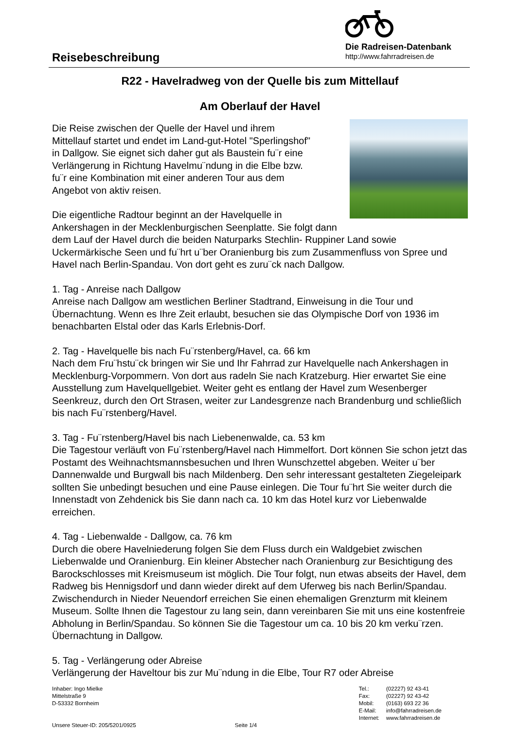Reisebeschreibung
Die Radreisen-Datenbank
http://www.fahrradreisen.de
R22 - Havelradweg von der Quelle bis zum Mittellauf
Am Oberlauf der Havel
Die Reise zwischen der Quelle der Havel und ihrem
Mittellauf startet und endet im Land-gut-Hotel "Sperlingshof"
in Dallgow. Sie eignet sich daher gut als Baustein fu¨r eine
Verlängerung in Richtung Havelmu¨ndung in die Elbe bzw.
fu¨r eine Kombination mit einer anderen Tour aus dem
Angebot von aktiv reisen.
Die eigentliche Radtour beginnt an der Havelquelle in
Ankershagen in der Mecklenburgischen Seenplatte. Sie folgt dann dem Lauf der Havel durch die beiden Naturparks Stechlin- Ruppiner Land sowie Uckermärkische Seen und fu¨hrt u¨ber Oranienburg bis zum Zusammenfluss von Spree und Havel nach Berlin-Spandau. Von dort geht es zuru¨ck nach Dallgow.
1. Tag - Anreise nach Dallgow
Anreise nach Dallgow am westlichen Berliner Stadtrand, Einweisung in die Tour und Übernachtung. Wenn es Ihre Zeit erlaubt, besuchen sie das Olympische Dorf von 1936 im benachbarten Elstal oder das Karls Erlebnis-Dorf.
2. Tag - Havelquelle bis nach Fu¨rstenberg/Havel, ca. 66 km
Nach dem Fru¨hstu¨ck bringen wir Sie und Ihr Fahrrad zur Havelquelle nach Ankershagen in Mecklenburg-Vorpommern. Von dort aus radeln Sie nach Kratzeburg. Hier erwartet Sie eine Ausstellung zum Havelquellgebiet. Weiter geht es entlang der Havel zum Wesenberger Seenkreuz, durch den Ort Strasen, weiter zur Landesgrenze nach Brandenburg und schließlich bis nach Fu¨rstenberg/Havel.
3. Tag - Fu¨rstenberg/Havel bis nach Liebenenwalde, ca. 53 km
Die Tagestour verläuft von Fu¨rstenberg/Havel nach Himmelfort. Dort können Sie schon jetzt das Postamt des Weihnachtsmannsbesuchen und Ihren Wunschzettel abgeben. Weiter u¨ber Dannenwalde und Burgwall bis nach Mildenberg. Den sehr interessant gestalteten Ziegeleipark sollten Sie unbedingt besuchen und eine Pause einlegen. Die Tour fu¨hrt Sie weiter durch die Innenstadt von Zehdenick bis Sie dann nach ca. 10 km das Hotel kurz vor Liebenwalde erreichen.
4. Tag - Liebenwalde - Dallgow, ca. 76 km
Durch die obere Havelniederung folgen Sie dem Fluss durch ein Waldgebiet zwischen Liebenwalde und Oranienburg. Ein kleiner Abstecher nach Oranienburg zur Besichtigung des Barockschlosses mit Kreismuseum ist möglich. Die Tour folgt, nun etwas abseits der Havel, dem Radweg bis Hennigsdorf und dann wieder direkt auf dem Uferweg bis nach Berlin/Spandau. Zwischendurch in Nieder Neuendorf erreichen Sie einen ehemaligen Grenzturm mit kleinem Museum. Sollte Ihnen die Tagestour zu lang sein, dann vereinbaren Sie mit uns eine kostenfreie Abholung in Berlin/Spandau. So können Sie die Tagestour um ca. 10 bis 20 km verku¨rzen. Übernachtung in Dallgow.
5. Tag - Verlängerung oder Abreise
Verlängerung der Haveltour bis zur Mu¨ndung in die Elbe, Tour R7 oder Abreise
Inhaber: Ingo Mielke
Mittelstraße 9
D-53332 Bornheim
Unsere Steuer-ID: 205/5201/0925 Seite 1/4
| Tel.: | (02227) 92 43-41 |
| Fax: | (02227) 92 43-42 |
| Mobil: | (0163) 693 22 36 |
| E-Mail: | info@fahrradreisen.de |
| Internet: | www.fahrradreisen.de |